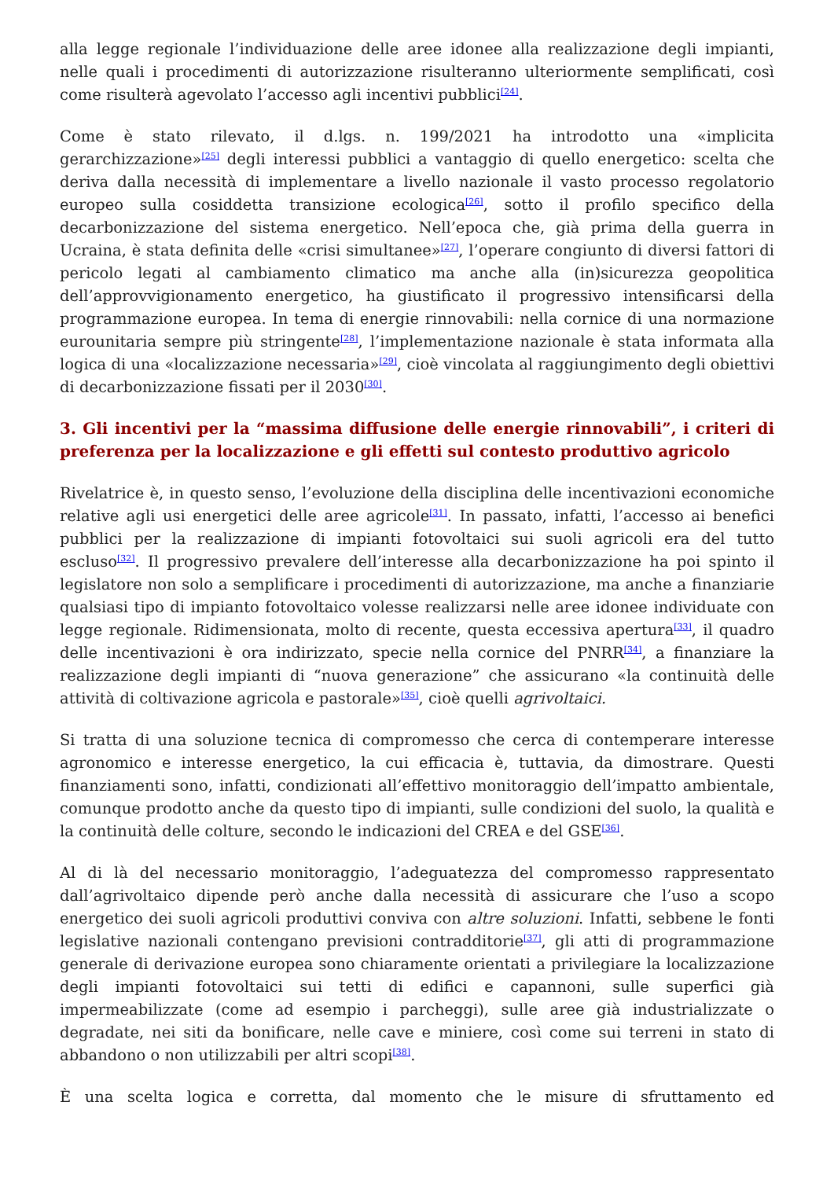alla legge regionale l’individuazione delle aree idonee alla realizzazione degli impianti, nelle quali i procedimenti di autorizzazione risulteranno ulteriormente semplificati, così come risulterà agevolato l’accesso agli incentivi pubblici<sup>[24]</sup>.
Come è stato rilevato, il d.lgs. n. 199/2021 ha introdotto una «implicita gerarchizzazione»<sup>[25]</sup> degli interessi pubblici a vantaggio di quello energetico: scelta che deriva dalla necessità di implementare a livello nazionale il vasto processo regolatorio europeo sulla cosiddetta transizione ecologica<sup>[26]</sup>, sotto il profilo specifico della decarbonizzazione del sistema energetico. Nell’epoca che, già prima della guerra in Ucraina, è stata definita delle «crisi simultanee»<sup>[27]</sup>, l’operare congiunto di diversi fattori di pericolo legati al cambiamento climatico ma anche alla (in)sicurezza geopolitica dell’approvvigionamento energetico, ha giustificato il progressivo intensificarsi della programmazione europea. In tema di energie rinnovabili: nella cornice di una normazione eurounitaria sempre più stringente<sup>[28]</sup>, l’implementazione nazionale è stata informata alla logica di una «localizzazione necessaria»<sup>[29]</sup>, cioè vincolata al raggiungimento degli obiettivi di decarbonizzazione fissati per il 2030<sup>[30]</sup>.
3. Gli incentivi per la “massima diffusione delle energie rinnovabili”, i criteri di preferenza per la localizzazione e gli effetti sul contesto produttivo agricolo
Rivelatrice è, in questo senso, l’evoluzione della disciplina delle incentivazioni economiche relative agli usi energetici delle aree agricole<sup>[31]</sup>. In passato, infatti, l’accesso ai benefici pubblici per la realizzazione di impianti fotovoltaici sui suoli agricoli era del tutto escluso<sup>[32]</sup>. Il progressivo prevalere dell’interesse alla decarbonizzazione ha poi spinto il legislatore non solo a semplificare i procedimenti di autorizzazione, ma anche a finanziarie qualsiasi tipo di impianto fotovoltaico volesse realizzarsi nelle aree idonee individuate con legge regionale. Ridimensionata, molto di recente, questa eccessiva apertura<sup>[33]</sup>, il quadro delle incentivazioni è ora indirizzato, specie nella cornice del PNRR<sup>[34]</sup>, a finanziare la realizzazione degli impianti di “nuova generazione” che assicurano «la continuità delle attività di coltivazione agricola e pastorale»<sup>[35]</sup>, cioè quelli agrivoltaici.
Si tratta di una soluzione tecnica di compromesso che cerca di contemperare interesse agronomico e interesse energetico, la cui efficacia è, tuttavia, da dimostrare. Questi finanziamenti sono, infatti, condizionati all’effettivo monitoraggio dell’impatto ambientale, comunque prodotto anche da questo tipo di impianti, sulle condizioni del suolo, la qualità e la continuità delle colture, secondo le indicazioni del CREA e del GSE<sup>[36]</sup>.
Al di là del necessario monitoraggio, l’adeguatezza del compromesso rappresentato dall’agrivoltaico dipende però anche dalla necessità di assicurare che l’uso a scopo energetico dei suoli agricoli produttivi conviva con altre soluzioni. Infatti, sebbene le fonti legislative nazionali contengano previsioni contradditorie<sup>[37]</sup>, gli atti di programmazione generale di derivazione europea sono chiaramente orientati a privilegiare la localizzazione degli impianti fotovoltaici sui tetti di edifici e capannoni, sulle superfici già impermeabilizzate (come ad esempio i parcheggi), sulle aree già industrializzate o degradate, nei siti da bonificare, nelle cave e miniere, così come sui terreni in stato di abbandono o non utilizzabili per altri scopi<sup>[38]</sup>.
È una scelta logica e corretta, dal momento che le misure di sfruttamento ed